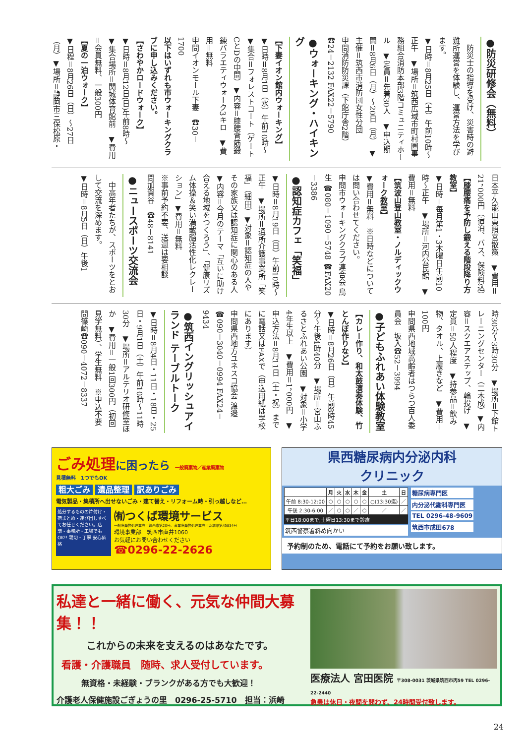●防災研修会（無料）
　防災士の指導を受け、災害時の避難所運営を体験し、運営方法を学びます。
▼日時＝8月25日（土）午前10時～正午　▼場所＝筑西広域市町村圏事務組合消防本部3階コミュニティホール　▼定員＝先着30人　▼申込期間＝8月6日（月）～20日（月）　▼主催＝筑西市消防団女性分団
申問消防防災課（下館庁舎2階）☎24－2132 FAX22－5790
●ウォーキング・ハイキング
【下妻イオン館内ウォーキング】
▼日時＝8月1日（水）午前10時～　▼集合＝フォレストコート（ゲートCとDの中間）▼内容＝膝腰背筋鍛錬バラエティウォーク3キロ　▼費用＝無料
申問イオンモール下妻　☎30－1700
以下はいずれも市ウォーキングクラブに申し込みください。
【さわやかロードウォーク】
▼日時＝8月12日(日)午前8時～　▼集合場所＝関城体育館前　▼費用＝会員無料、一般300円
【夏の一泊ウォーク】
▼日程＝8月26日（日）～27日（月）▼場所＝静岡市三保松原・
日本平久能山東照宮散策　▼費用＝21，000円（宿泊、バス、保険料込）
【膝腰痛を予防し鍛える階段降り方教室】
▼日時＝毎月第1・3木曜日午前10時～正午　▼場所＝河内公民館　▼費用＝無料
【筑波山登山教室・ノルディックウォーク教室】
▼費用＝無料　※日時などについては問い合わせてください。
申問市ウォーキングクラブ連合会 鳥生 ☎080－1090－5748 ☎FAX20－3386
●認知症カフェ「笑福」
▼日時＝8月19日（日）午前10時～正午　▼場所＝通所介護事業所「笑福」（細田）▼対象＝認知症の人やその家族又は認知症に関心のある人　▼内容＝今月のテーマ「互いに助け合える地域をつくろう」、「健康リズム体操＆笑い満載脳活性化レクレーション」▼費用＝無料
※事前予約不要、送迎は要相談
問加賀谷　☎48－8141
●ニュースポーツ交流会
　中高年者たちが、スポーツをとおして交流を深めます。
▼日時＝8月5日（日）午後1
時30分～3時30分　▼場所＝下館トレーニングセンター（二木成）▼内容＝スクエアステップ、輪投げ　▼定員＝50人程度　▼持参品＝飲み物、タオル、上履きなど　▼費用＝100円
申問県西地域高齢者はつらつ百人委員会　坂入☎52－3994
●子どもふれあい体験教室
【カレー作り、和太鼓演奏体験、竹とんぼ作りなど】
▼日時＝8月26日（日）午前8時45分～午後4時40分　▼場所＝宮山ふるさとふれあい公園　▼対象＝小学4年生以上　▼費用＝1，000円　▼申込方法＝8月11日（土・祝）までに電話又はFAXで（申込用紙は学校にあります）
申問県西地方ユネスコ協会 渡邉 ☎090－3040－0994 FAX24－9434
●筑西イングリッシュアイランド テーブルトーク
▼日時＝8月4日・11日・18日・25日・9月1日（土）午前10時～11時30分　▼場所＝アルテリオ研修室ほか　▼費用＝一般1回300円（初回見学無料）、学生無料　※申込不要
問篠崎☎090－4072－8337
ごみ処理に困ったら 一般廃棄物／産業廃棄物
見積無料　1つでもOK
粗大ごみ 遺品整理 訳ありごみ
電気製品・集積所へ出せないごみ・建て替え・リフォーム時・引っ越しなど…
処分するものの片付け・荷まとめ・運び出しすべてお任せください。店舗・事務所・工場でもOK!! 親切・丁寧 安心価格
㈲つくば環境サービス
一般廃棄物処理業許可筑西市第20号、産業廃棄物処理業許可茨城県第45834号
環境事業部　筑西市直井1060
お気軽にお問い合わせください
☎0296-22-2626
県西糖尿病内分泌内科
クリニック
| | 月 | 火 | 水 | 木 | 金 | 土 | 日 |
| --- | --- | --- | --- | --- | --- | --- | --- |
| 午前 8:30-12:00 | ○ | ○ | ○ | ○ | ○ | ○(13:30迄) | ／ |
| 午後 2:30-6:00 | ／ | ○ | ○ | ／ | ○ | ／ | ／ |
平日18:00まで,土曜日13:30まで診療
筑西警察署斜め向かい
糖尿病専門医
内分泌代謝科専門医
TEL 0296-48-9609
筑西市成田678
予約制のため、電話にて予約をお願い致します。
私達と一緒に働く、元気な仲間大募集！！
これからの未来を支えるのはあなたです。
看護・介護職員　随時、求人受付しています。
無資格・未経験・ブランクがある方でも大歓迎！
介護老人保健施設ごぎょうの里　0296-25-5710　担当：浜崎
医療法人 宮田医院 〒308-0031 茨城県筑西市丙59 TEL 0296-22-2440
急患は休日・夜間を問わず、24時間受付致します。
24